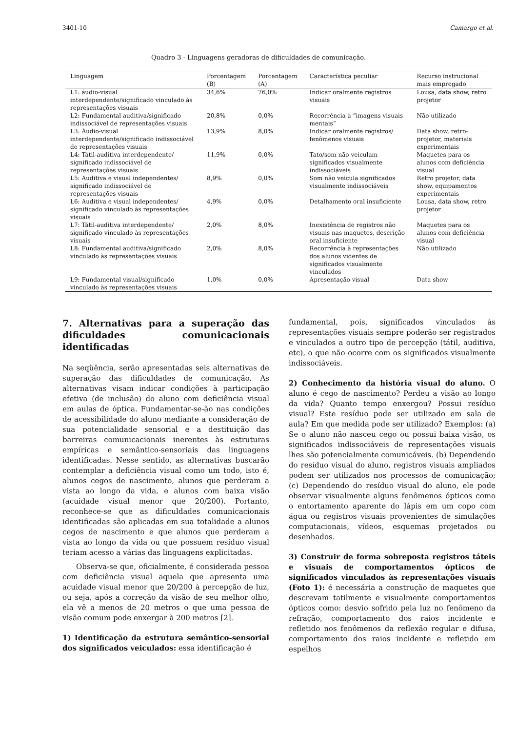3401-10 Camargo et al.
Quadro 3 - Linguagens geradoras de dificuldades de comunicação.
| Linguagem | Porcentagem (B) | Porcentagem (A) | Característica peculiar | Recurso instrucional mais empregado |
| --- | --- | --- | --- | --- |
| L1: áudio-visual interdependente/significado vinculado às representações visuais | 34,6% | 76,0% | Indicar oralmente registros visuais | Lousa, data show, retro projetor |
| L2: Fundamental auditiva/significado indissociável de representações visuais | 20,8% | 0,0% | Recorrência à “imagens visuais mentais” | Não utilizado |
| L3: Àudio-visual interdependente/significado indissociável de representações visuais | 13,9% | 8,0% | Indicar oralmente registros/ fenômenos visuais | Data show, retro-projetor, materiais experimentais |
| L4: Tátil-auditiva interdependente/ significado indissociável de representações visuais | 11,9% | 0,0% | Tato/som não veiculam significados visualmente indissociáveis | Maquetes para os alunos com deficiência visual |
| L5: Auditiva e visual independentes/ significado indissociável de representações visuais | 8,9% | 0,0% | Som não veicula significados visualmente indissociáveis | Retro projetor, data show, equipamentos experimentais |
| L6: Auditiva e visual independentes/ significado vinculado às representações visuais | 4,9% | 0,0% | Detalhamento oral insuficiente | Lousa, data show, retro projetor |
| L7: Tátil-auditiva interdependente/ significado vinculado às representações visuais | 2,0% | 8,0% | Inexistência de registros não visuais nas maquetes, descrição oral insuficiente | Maquetes para os alunos com deficiência visual |
| L8: Fundamental auditiva/significado vinculado às representações visuais | 2,0% | 8,0% | Recorrência à representações dos alunos videntes de significados visualmente vinculados | Não utilizado |
| L9: Fundamental visual/significado vinculado às representações visuais | 1,0% | 0,0% | Apresentação visual | Data show |
7. Alternativas para a superação das dificuldades comunicacionais identificadas
Na seqüência, serão apresentadas seis alternativas de superação das dificuldades de comunicação. As alternativas visam indicar condições à participação efetiva (de inclusão) do aluno com deficiência visual em aulas de óptica. Fundamentar-se-ão nas condições de acessibilidade do aluno mediante a consideração de sua potencialidade sensorial e a destituição das barreiras comunicacionais inerentes às estruturas empíricas e semântico-sensoriais das linguagens identificadas. Nesse sentido, as alternativas buscarão contemplar a deficiência visual como um todo, isto é, alunos cegos de nascimento, alunos que perderam a vista ao longo da vida, e alunos com baixa visão (acuidade visual menor que 20/200). Portanto, reconhece-se que as dificuldades comunicacionais identificadas são aplicadas em sua totalidade a alunos cegos de nascimento e que alunos que perderam a vista ao longo da vida ou que possuem resíduo visual teriam acesso a várias das linguagens explicitadas.
Observa-se que, oficialmente, é considerada pessoa com deficiência visual aquela que apresenta uma acuidade visual menor que 20/200 à percepção de luz, ou seja, após a correção da visão de seu melhor olho, ela vê a menos de 20 metros o que uma pessoa de visão comum pode enxergar à 200 metros [2].
1) Identificação da estrutura semântico-sensorial dos significados veiculados: essa identificação é
fundamental, pois, significados vinculados às representações visuais sempre poderão ser registrados e vinculados a outro tipo de percepção (tátil, auditiva, etc), o que não ocorre com os significados visualmente indissociáveis.
2) Conhecimento da história visual do aluno. O aluno é cego de nascimento? Perdeu a visão ao longo da vida? Quanto tempo enxergou? Possui resíduo visual? Este resíduo pode ser utilizado em sala de aula? Em que medida pode ser utilizado? Exemplos: (a) Se o aluno não nasceu cego ou possui baixa visão, os significados indissociáveis de representações visuais lhes são potencialmente comunicáveis. (b) Dependendo do resíduo visual do aluno, registros visuais ampliados podem ser utilizados nos processos de comunicação; (c) Dependendo do resíduo visual do aluno, ele pode observar visualmente alguns fenômenos ópticos como o entortamento aparente do lápis em um copo com água ou registros visuais provenientes de simulações computacionais, vídeos, esquemas projetados ou desenhados.
3) Construir de forma sobreposta registros táteis e visuais de comportamentos ópticos de significados vinculados às representações visuais (Foto 1): é necessária a construção de maquetes que descrevam tatilmente e visualmente comportamentos ópticos como: desvio sofrido pela luz no fenômeno da refração, comportamento dos raios incidente e refletido nos fenômenos da reflexão regular e difusa, comportamento dos raios incidente e refletido em espelhos